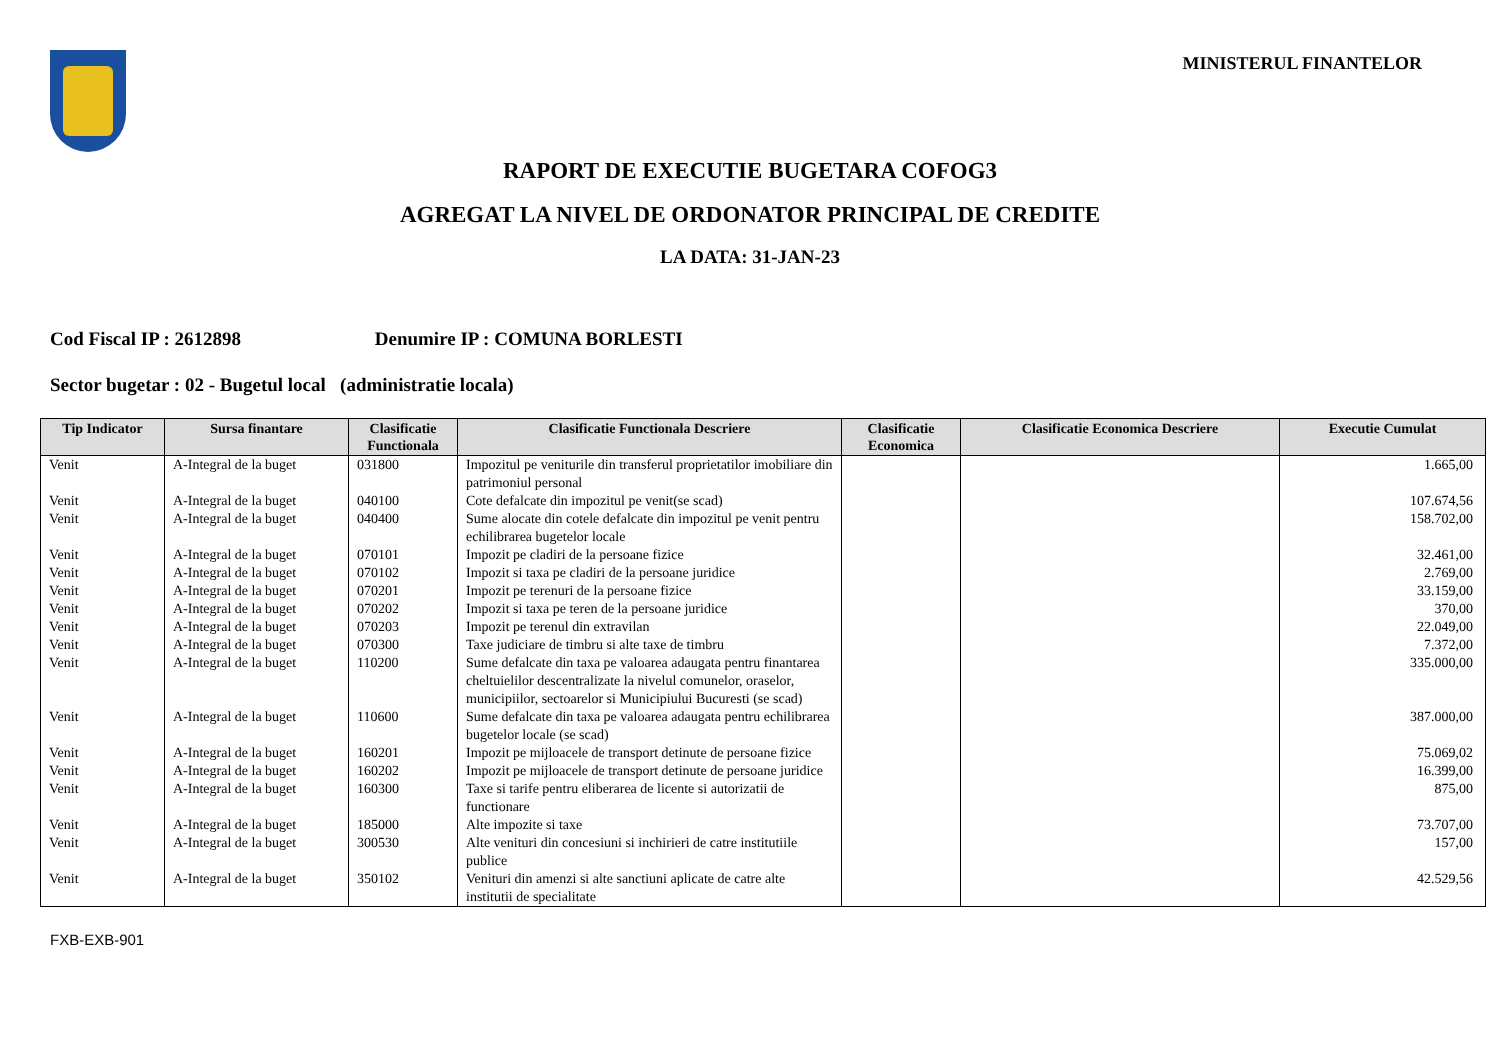MINISTERUL FINANTELOR
RAPORT DE EXECUTIE BUGETARA COFOG3
AGREGAT LA NIVEL DE ORDONATOR PRINCIPAL DE CREDITE
LA DATA: 31-JAN-23
Cod Fiscal IP : 2612898 Denumire IP : COMUNA BORLESTI
Sector bugetar : 02 - Bugetul local (administratie locala)
| Tip Indicator | Sursa finantare | Clasificatie Functionala | Clasificatie Functionala Descriere | Clasificatie Economica | Clasificatie Economica Descriere | Executie Cumulat |
| --- | --- | --- | --- | --- | --- | --- |
| Venit | A-Integral de la buget | 031800 | Impozitul pe veniturile din transferul proprietatilor imobiliare din patrimoniul personal | | | 1.665,00 |
| Venit | A-Integral de la buget | 040100 | Cote defalcate din impozitul pe venit(se scad) | | | 107.674,56 |
| Venit | A-Integral de la buget | 040400 | Sume alocate din cotele defalcate din impozitul pe venit pentru echilibrarea bugetelor locale | | | 158.702,00 |
| Venit | A-Integral de la buget | 070101 | Impozit pe cladiri de la persoane fizice | | | 32.461,00 |
| Venit | A-Integral de la buget | 070102 | Impozit si taxa pe cladiri de la persoane juridice | | | 2.769,00 |
| Venit | A-Integral de la buget | 070201 | Impozit pe terenuri de la persoane fizice | | | 33.159,00 |
| Venit | A-Integral de la buget | 070202 | Impozit si taxa pe teren de la persoane juridice | | | 370,00 |
| Venit | A-Integral de la buget | 070203 | Impozit pe terenul din extravilan | | | 22.049,00 |
| Venit | A-Integral de la buget | 070300 | Taxe judiciare de timbru si alte taxe de timbru | | | 7.372,00 |
| Venit | A-Integral de la buget | 110200 | Sume defalcate din taxa pe valoarea adaugata pentru finantarea cheltuielilor descentralizate la nivelul comunelor, oraselor, municipiilor, sectoarelor si Municipiului Bucuresti (se scad) | | | 335.000,00 |
| Venit | A-Integral de la buget | 110600 | Sume defalcate din taxa pe valoarea adaugata pentru echilibrarea bugetelor locale (se scad) | | | 387.000,00 |
| Venit | A-Integral de la buget | 160201 | Impozit pe mijloacele de transport detinute de persoane fizice | | | 75.069,02 |
| Venit | A-Integral de la buget | 160202 | Impozit pe mijloacele de transport detinute de persoane juridice | | | 16.399,00 |
| Venit | A-Integral de la buget | 160300 | Taxe si tarife pentru eliberarea de licente si autorizatii de functionare | | | 875,00 |
| Venit | A-Integral de la buget | 185000 | Alte impozite si taxe | | | 73.707,00 |
| Venit | A-Integral de la buget | 300530 | Alte venituri din concesiuni si inchirieri de catre institutiile publice | | | 157,00 |
| Venit | A-Integral de la buget | 350102 | Venituri din amenzi si alte sanctiuni aplicate de catre alte institutii de specialitate | | | 42.529,56 |
FXB-EXB-901